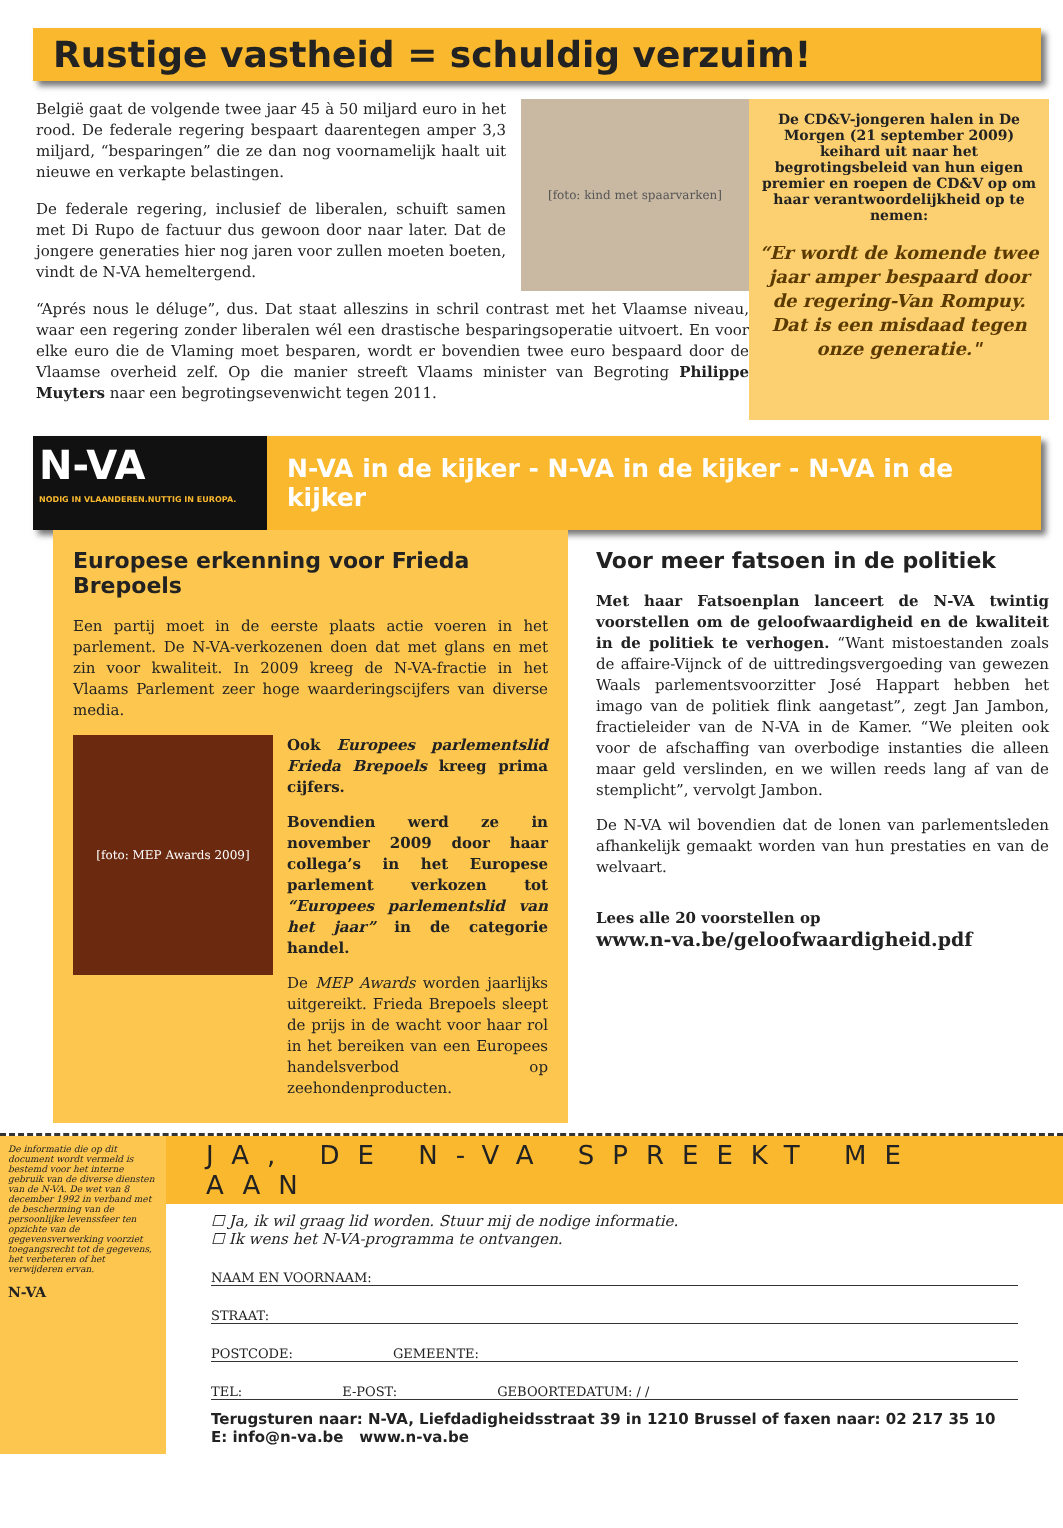Rustige vastheid = schuldig verzuim!
België gaat de volgende twee jaar 45 à 50 miljard euro in het rood. De federale regering bespaart daarentegen amper 3,3 miljard, “besparingen” die ze dan nog voornamelijk haalt uit nieuwe en verkapte belastingen.
De federale regering, inclusief de liberalen, schuift samen met Di Rupo de factuur dus gewoon door naar later. Dat de jongere generaties hier nog jaren voor zullen moeten boeten, vindt de N-VA hemeltergend.
[foto: kind met spaarvarken]
“Aprés nous le déluge”, dus. Dat staat alleszins in schril contrast met het Vlaamse niveau, waar een regering zonder liberalen wél een drastische besparingsoperatie uitvoert. En voor elke euro die de Vlaming moet besparen, wordt er bovendien twee euro bespaard door de Vlaamse overheid zelf. Op die manier streeft Vlaams minister van Begroting Philippe Muyters naar een begrotingsevenwicht tegen 2011.
De CD&V-jongeren halen in De Morgen (21 september 2009) keihard uit naar het begrotingsbeleid van hun eigen premier en roepen de CD&V op om haar verantwoordelijkheid op te nemen:
“Er wordt de komende twee jaar amper bespaard door de regering-Van Rompuy. Dat is een misdaad tegen onze generatie."
N-VA
NODIG IN VLAANDEREN.NUTTIG IN EUROPA.
N-VA in de kijker - N-VA in de kijker - N-VA in de kijker
Europese erkenning voor Frieda Brepoels
Een partij moet in de eerste plaats actie voeren in het parlement. De N-VA-verkozenen doen dat met glans en met zin voor kwaliteit. In 2009 kreeg de N-VA-fractie in het Vlaams Parlement zeer hoge waarderingscijfers van diverse media.
[foto: MEP Awards 2009]
Ook Europees parlementslid Frieda Brepoels kreeg prima cijfers.
Bovendien werd ze in november 2009 door haar collega’s in het Europese parlement verkozen tot “Europees parlementslid van het jaar” in de categorie handel.
De MEP Awards worden jaarlijks uitgereikt. Frieda Brepoels sleept de prijs in de wacht voor haar rol in het bereiken van een Europees handelsverbod op zeehondenproducten.
Voor meer fatsoen in de politiek
Met haar Fatsoenplan lanceert de N-VA twintig voorstellen om de geloofwaardigheid en de kwaliteit in de politiek te verhogen. “Want mistoestanden zoals de affaire-Vijnck of de uittredingsvergoeding van gewezen Waals parlementsvoorzitter José Happart hebben het imago van de politiek flink aangetast”, zegt Jan Jambon, fractieleider van de N-VA in de Kamer. “We pleiten ook voor de afschaffing van overbodige instanties die alleen maar geld verslinden, en we willen reeds lang af van de stemplicht”, vervolgt Jambon.
De N-VA wil bovendien dat de lonen van parlementsleden afhankelijk gemaakt worden van hun prestaties en van de welvaart.
Lees alle 20 voorstellen op
www.n-va.be/geloofwaardigheid.pdf
De informatie die op dit document wordt vermeld is bestemd voor het interne gebruik van de diverse diensten van de N-VA. De wet van 8 december 1992 in verband met de bescherming van de persoonlijke levenssfeer ten opzichte van de gegevensverwerking voorziet toegangsrecht tot de gegevens, het verbeteren of het verwijderen ervan.
N-VA
JA, DE N-VA SPREEKT ME AAN
☐ Ja, ik wil graag lid worden. Stuur mij de nodige informatie.
☐ Ik wens het N-VA-programma te ontvangen.
NAAM EN VOORNAAM:
STRAAT:
POSTCODE: GEMEENTE:
TEL: E-POST: GEBOORTEDATUM: / /
Terugsturen naar: N-VA, Liefdadigheidsstraat 39 in 1210 Brussel of faxen naar: 02 217 35 10
E: info@n-va.be www.n-va.be